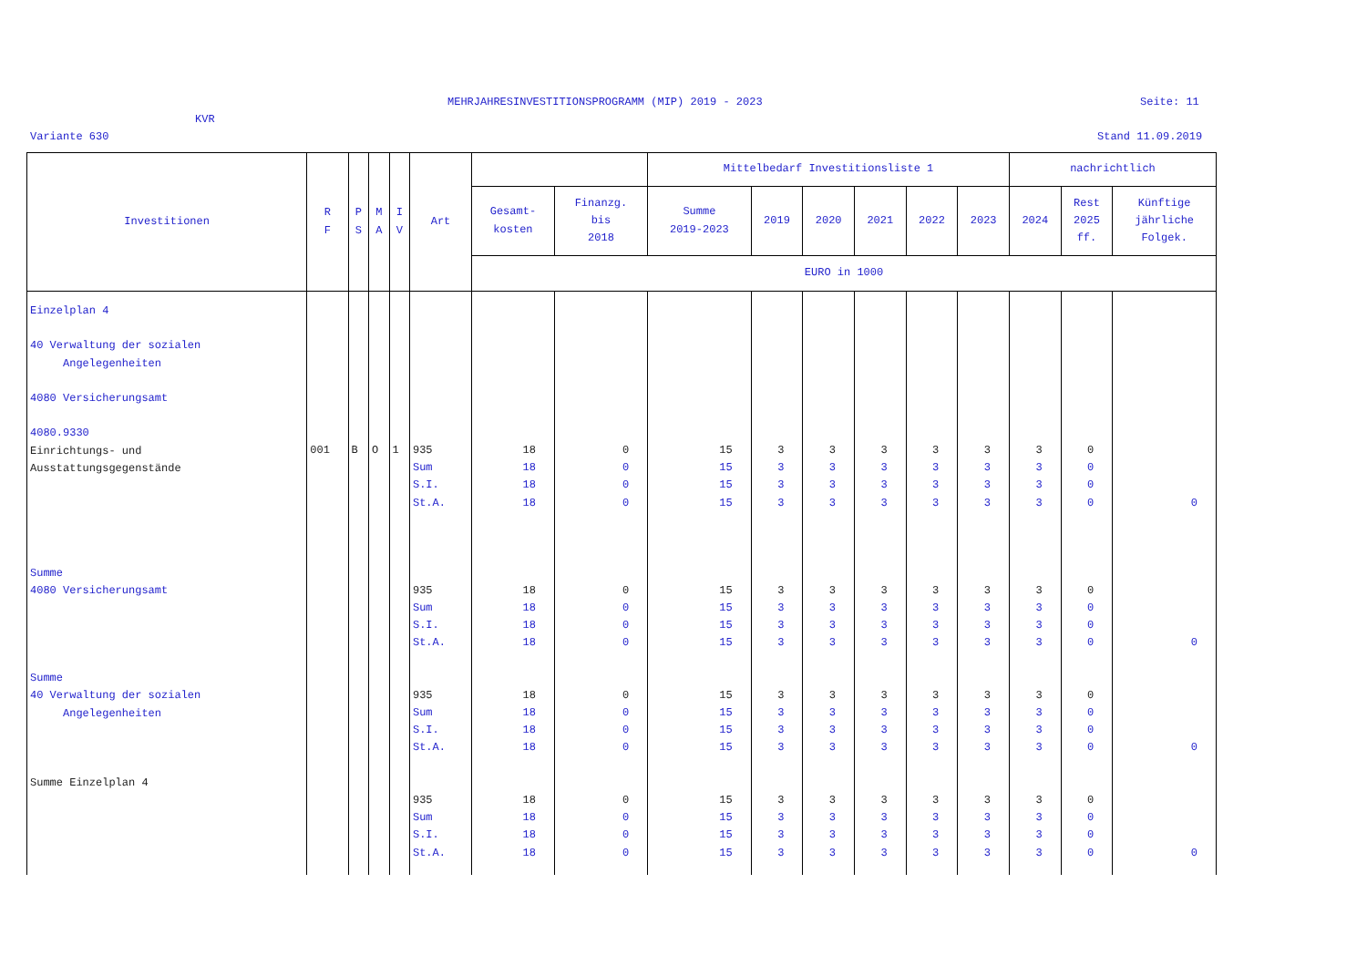MEHRJAHRESINVESTITIONSPROGRAMM (MIP) 2019 - 2023
Seite: 11
KVR
Variante 630 Stand 11.09.2019
| Investitionen | R F | P S | M A | I V | Art | | | Mittelbedarf Investitionsliste 1 | | | | | | nachrichtlich | | |
| --- | --- | --- | --- | --- | --- | --- | --- | --- | --- | --- | --- | --- | --- | --- | --- | --- |
| | | | | | | Gesamt- kosten | Finanzg. bis 2018 | Summe 2019-2023 | 2019 | 2020 | 2021 | 2022 | 2023 | 2024 | Rest 2025 ff. | Künftige jährliche Folgek. |
| | | | | | | EURO in 1000 | | | | | | | | | | |
| Einzelplan 4 40 Verwaltung der sozialen Angelegenheiten 4080 Versicherungsamt 4080.9330 Einrichtungs- und Ausstattungsgegenstände Summe 4080 Versicherungsamt Summe 40 Verwaltung der sozialen Angelegenheiten Summe Einzelplan 4 | 001 | B | O | 1 | 935 Sum S.I. St.A. 935 Sum S.I. St.A. 935 Sum S.I. St.A. 935 Sum S.I. St.A. | 18 18 18 18 18 18 18 18 18 18 18 18 18 18 18 18 | 0 0 0 0 0 0 0 0 0 0 0 0 0 0 0 0 | 15 15 15 15 15 15 15 15 15 15 15 15 15 15 15 15 | 3 3 3 3 3 3 3 3 3 3 3 3 3 3 3 3 | 3 3 3 3 3 3 3 3 3 3 3 3 3 3 3 3 | 3 3 3 3 3 3 3 3 3 3 3 3 3 3 3 3 | 3 3 3 3 3 3 3 3 3 3 3 3 3 3 3 3 | 3 3 3 3 3 3 3 3 3 3 3 3 3 3 3 3 | 3 3 3 3 3 3 3 3 3 3 3 3 3 3 3 3 | 0 0 0 0 0 0 0 0 0 0 0 0 0 0 0 0 | 0 0 0 0 |